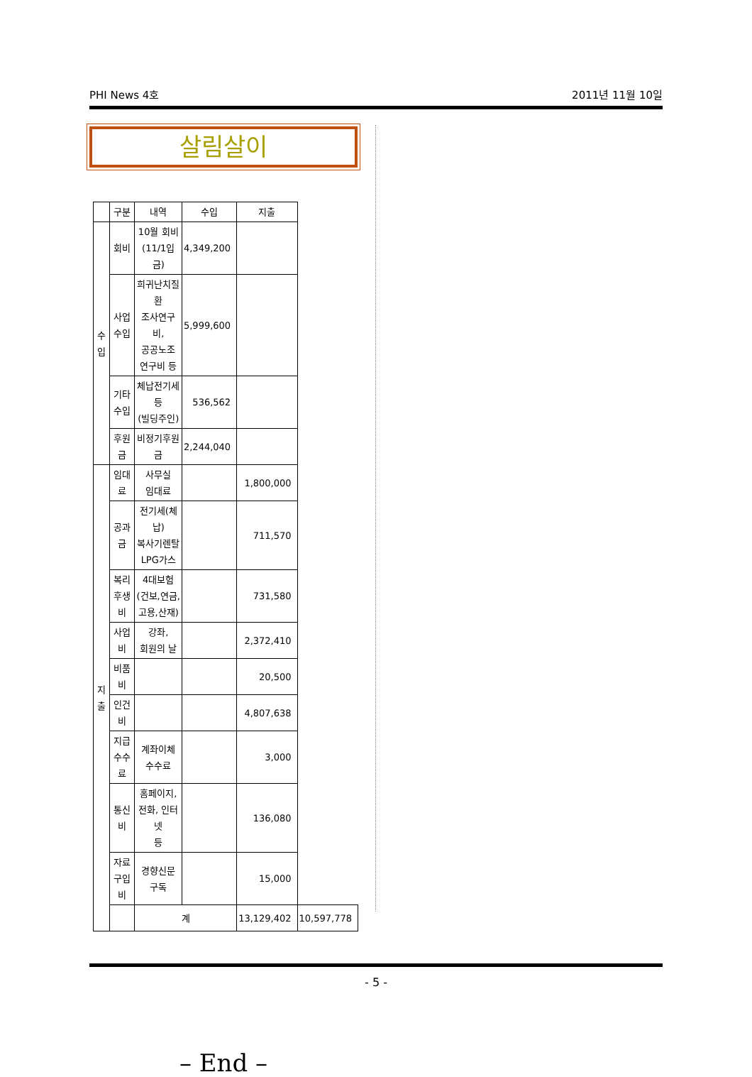PHI News 4호 2011년 11월 10일
살림살이
| | 구분 | 내역 | 수입 | 지출 | |
| --- | --- | --- | --- | --- | --- |
| 수 입 | 회비 | 10월 회비 (11/1입금) | 4,349,200 | | |
| | 사업 수입 | 희귀난치질환 조사연구비, 공공노조 연구비 등 | 5,999,600 | | |
| | 기타 수입 | 체납전기세 등 (빌딩주인) | 536,562 | | |
| | 후원금 | 비정기후원금 | 2,244,040 | | |
| 지 출 | 임대료 | 사무실 임대료 | | 1,800,000 | |
| | 공과금 | 전기세(체납) 복사기렌탈 LPG가스 | | 711,570 | |
| | 복리 후생비 | 4대보험 (건보,연금, 고용,산재) | | 731,580 | |
| | 사업비 | 강좌, 회원의 날 | | 2,372,410 | |
| | 비품비 | | | 20,500 | |
| | 인건비 | | | 4,807,638 | |
| | 지급 수수료 | 계좌이체 수수료 | | 3,000 | |
| | 통신비 | 홈페이지, 전화, 인터넷 등 | | 136,080 | |
| | 자료 구입비 | 경향신문 구독 | | 15,000 | |
| | | 계 | | 13,129,402 | 10,597,778 |
– End –
- 5 -